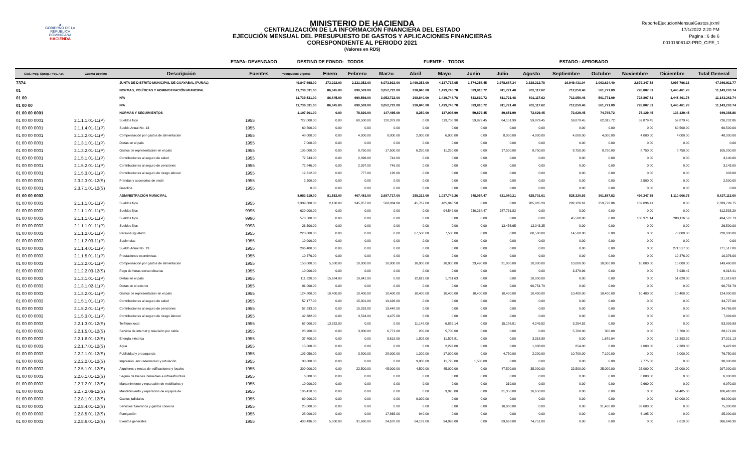▲
GOBIERNO DE LA
REPÚBLICA
DOMINICANA
HACIENDA
MINISTERIO DE HACIENDA
CENTRALIZACIÓN DE LA INFORMACIÓN FINANCIERA DEL ESTADO
EJECUCIÓN MENSUAL DEL PRESUPUESTO DE GASTOS Y APLICACIONES FINANCIERAS
CORESPONDIENTE AL PERIODO 2021
(Valores en RD$)
ReporteEjecucionMensualGastos.jrxml
17/1/2022 2:20 PM
Pagina : 6 de 6
00101606143-PRD_CIFE_1
ETAPA: DEVENGADO DESTINO DE FONDO: TODOS FUENTE : TODOS ESTADO : APROBADO
| Cod. Prog. Sprog. Proy. Act. | Cuenta-Destino | Descripción | Fuentes | Presupuesto Vigente | Enero | Febrero | Marzo | Abril | Mayo | Junio | Julio | Agosto | Septiembre | Octubre | Noviembre | Diciembre | Total General |
| --- | --- | --- | --- | --- | --- | --- | --- | --- | --- | --- | --- | --- | --- | --- | --- | --- | --- |
| 7374 | | JUNTA DE DISTRITO MUNICIPAL DE GUAYABAL (PUÑAL) | | 49,847,698.00 | 273,222.00 | 2,321,352.00 | 6,073,932.00 | 3,499,353.00 | 4,137,717.05 | 1,574,256.45 | 2,978,667.34 | 2,338,212.78 | 16,949,431.04 | 1,063,624.40 | 2,679,347.58 | 4,097,796.13 | 47,986,911.77 |
| 01 | | NORMAS, POLÍTICAS Y ADMINISTRACIÓN MUNICIPAL | | 11,739,531.00 | 86,645.00 | 690,569.00 | 3,052,722.00 | 298,840.00 | 1,419,746.78 | 533,810.72 | 811,721.48 | 801,117.62 | 712,050.46 | 561,771.09 | 728,807.81 | 1,445,461.78 | 11,143,263.74 |
| 01 00 | | N/A | | 11,739,531.00 | 86,645.00 | 690,569.00 | 3,052,722.00 | 298,840.00 | 1,419,746.78 | 533,810.72 | 811,721.48 | 801,117.62 | 712,050.46 | 561,771.09 | 728,807.81 | 1,445,461.78 | 11,143,263.74 |
| 01 00 00 | | N/A | | 11,739,531.00 | 86,645.00 | 690,569.00 | 3,052,722.00 | 298,840.00 | 1,419,746.78 | 533,810.72 | 811,721.48 | 801,117.62 | 712,050.46 | 561,771.09 | 728,807.81 | 1,445,461.78 | 11,143,263.74 |
| 01 00 00 0001 | | NORMAS Y SEGUIMIENTOS | | 1,107,901.00 | 0.00 | 78,820.00 | 147,495.00 | 8,250.00 | 137,008.90 | 59,879.45 | 89,651.99 | 72,629.45 | 72,629.45 | 74,765.72 | 75,129.45 | 133,129.45 | 949,388.86 |
| 01 00 00 0001 | 2.1.1.1.01-11(P) | Sueldos fijos | 1955 | 727,000.00 | 0.00 | 60,500.00 | 120,379.00 | 0.00 | 119,758.90 | 59,879.45 | 64,151.99 | 59,879.45 | 59,879.45 | 62,015.72 | 59,879.45 | 59,879.45 | 726,202.86 |
| 01 00 00 0001 | 2.1.1.4.01-11(P) | Sueldo Anual No. 13 | 1955 | 60,500.00 | 0.00 | 0.00 | 0.00 | 0.00 | 0.00 | 0.00 | 0.00 | 0.00 | 0.00 | 0.00 | 0.00 | 60,500.00 | 60,500.00 |
| 01 00 00 0001 | 2.1.2.2.01-11(P) | Compensación por gastos de alimentación | 1955 | 48,000.00 | 0.00 | 4,000.00 | 8,000.00 | 2,000.00 | 6,000.00 | 0.00 | 8,000.00 | 4,000.00 | 4,000.00 | 4,000.00 | 4,000.00 | 4,000.00 | 48,000.00 |
| 01 00 00 0001 | 2.1.3.1.01-11(P) | Dietas en el país | 1955 | 7,000.00 | 0.00 | 0.00 | 0.00 | 0.00 | 0.00 | 0.00 | 0.00 | 0.00 | 0.00 | 0.00 | 0.00 | 0.00 | 0.00 |
| 01 00 00 0001 | 2.1.3.2.01-11(P) | Gastos de representación en el país | 1955 | 105,000.00 | 0.00 | 8,750.00 | 17,500.00 | 6,250.00 | 11,250.00 | 0.00 | 17,500.00 | 8,750.00 | 8,750.00 | 8,750.00 | 8,750.00 | 8,750.00 | 105,000.00 |
| 01 00 00 0001 | 2.1.5.1.01-11(P) | Contribuciones al seguro de salud | 1955 | 72,743.00 | 0.00 | 2,396.00 | 744.00 | 0.00 | 0.00 | 0.00 | 0.00 | 0.00 | 0.00 | 0.00 | 0.00 | 0.00 | 3,140.00 |
| 01 00 00 0001 | 2.1.5.2.01-11(P) | Contribuciones al seguro de pensiones | 1955 | 72,846.00 | 0.00 | 2,397.00 | 746.00 | 0.00 | 0.00 | 0.00 | 0.00 | 0.00 | 0.00 | 0.00 | 0.00 | 0.00 | 3,143.00 |
| 01 00 00 0001 | 2.1.5.3.01-11(P) | Contribuciones al seguro de riesgo laboral | 1955 | 12,312.00 | 0.00 | 777.00 | 126.00 | 0.00 | 0.00 | 0.00 | 0.00 | 0.00 | 0.00 | 0.00 | 0.00 | 0.00 | 903.00 |
| 01 00 00 0001 | 2.3.2.3.01-12(S) | Prendas y accesorios de vestir | 1955 | 2,500.00 | 0.00 | 0.00 | 0.00 | 0.00 | 0.00 | 0.00 | 0.00 | 0.00 | 0.00 | 0.00 | 2,500.00 | 0.00 | 2,500.00 |
| 01 00 00 0001 | 2.3.7.1.01-12(S) | Gasolina | 1955 | 0.00 | 0.00 | 0.00 | 0.00 | 0.00 | 0.00 | 0.00 | 0.00 | 0.00 | 0.00 | 0.00 | 0.00 | 0.00 | 0.00 |
| 01 00 00 0003 | | ADMINISTRACIÓN MUNICIPAL | | 8,983,919.00 | 81,552.00 | 467,483.00 | 2,687,717.00 | 258,313.00 | 1,037,749.26 | 348,054.47 | 621,080.21 | 628,701.01 | 528,320.93 | 361,887.82 | 496,247.55 | 1,110,006.75 | 8,627,113.00 |
| 01 00 00 0003 | 2.1.1.1.01-11(P) | Sueldos fijos | 1955 | 2,339,800.00 | 2,136.00 | 245,857.00 | 568,034.00 | 41,767.00 | 485,940.58 | 0.00 | 0.00 | 265,065.29 | 282,126.61 | 259,776.86 | 189,096.41 | 0.00 | 2,339,799.75 |
| 01 00 00 0003 | 2.1.1.1.01-11(P) | Sueldos fijos | 9995 | 620,000.00 | 0.00 | 0.00 | 0.00 | 0.00 | 94,542.00 | 230,264.47 | 287,731.82 | 0.00 | 0.00 | 0.00 | 0.00 | 0.00 | 612,538.29 |
| 01 00 00 0003 | 2.1.1.1.01-11(P) | Sueldos fijos | 9996 | 570,500.00 | 0.00 | 0.00 | 0.00 | 0.00 | 0.00 | 0.00 | 0.00 | 0.00 | 45,500.00 | 0.00 | 108,971.14 | 280,116.59 | 434,587.73 |
| 01 00 00 0003 | 2.1.1.1.01-11(P) | Sueldos fijos | 9998 | 26,500.00 | 0.00 | 0.00 | 0.00 | 0.00 | 0.00 | 0.00 | 13,456.65 | 13,043.35 | 0.00 | 0.00 | 0.00 | 0.00 | 26,500.00 |
| 01 00 00 0003 | 2.1.1.2.01-11(P) | Personal igualado | 1955 | 220,000.00 | 0.00 | 0.00 | 0.00 | 67,500.00 | 7,500.00 | 0.00 | 0.00 | 60,500.00 | 14,500.00 | 0.00 | 0.00 | 70,000.00 | 220,000.00 |
| 01 00 00 0003 | 2.1.1.2.03-11(P) | Suplencias | 1955 | 10,000.00 | 0.00 | 0.00 | 0.00 | 0.00 | 0.00 | 0.00 | 0.00 | 0.00 | 0.00 | 0.00 | 0.00 | 0.00 | 0.00 |
| 01 00 00 0003 | 2.1.1.4.01-11(P) | Sueldo Anual No. 13 | 1955 | 296,400.00 | 0.00 | 0.00 | 0.00 | 0.00 | 0.00 | 0.00 | 0.00 | 0.00 | 0.00 | 0.00 | 0.00 | 271,517.00 | 271,517.00 |
| 01 00 00 0003 | 2.1.1.5.01-11(P) | Prestaciones económicas | 1955 | 10,376.00 | 0.00 | 0.00 | 0.00 | 0.00 | 0.00 | 0.00 | 0.00 | 0.00 | 0.00 | 0.00 | 0.00 | 10,376.00 | 10,376.00 |
| 01 00 00 0003 | 2.1.2.2.01-11(P) | Compensación por gastos de alimentación | 1955 | 150,000.00 | 5,000.00 | 10,000.00 | 10,000.00 | 10,000.00 | 10,000.00 | 23,490.00 | 31,000.00 | 10,000.00 | 10,000.00 | 10,000.00 | 10,000.00 | 10,000.00 | 149,490.00 |
| 01 00 00 0003 | 2.1.2.2.03-12(S) | Pago de horas extraordinarias | 1955 | 10,000.00 | 0.00 | 0.00 | 0.00 | 0.00 | 0.00 | 0.00 | 0.00 | 0.00 | 3,379.99 | 0.00 | 0.00 | 5,938.42 | 9,318.41 |
| 01 00 00 0003 | 2.1.3.1.01-11(P) | Dietas en el país | 1955 | 111,620.00 | 15,684.00 | 19,941.00 | 0.00 | 12,613.00 | 1,761.63 | 0.00 | 0.00 | 10,000.00 | 0.00 | 0.00 | 0.00 | 51,620.00 | 111,619.63 |
| 01 00 00 0003 | 2.1.3.1.02-11(P) | Dietas en el exterior | 1955 | 91,000.00 | 0.00 | 0.00 | 0.00 | 0.00 | 0.00 | 0.00 | 0.00 | 90,754.79 | 0.00 | 0.00 | 0.00 | 0.00 | 90,754.79 |
| 01 00 00 0003 | 2.1.3.2.01-11(P) | Gastos de representación en el país | 1955 | 124,800.00 | 10,400.00 | 10,400.00 | 10,400.00 | 10,400.00 | 10,400.00 | 10,400.00 | 10,400.00 | 10,400.00 | 10,400.00 | 10,400.00 | 10,400.00 | 10,400.00 | 124,800.00 |
| 01 00 00 0003 | 2.1.5.1.01-11(P) | Contribuciones al seguro de salud | 1955 | 57,177.00 | 0.00 | 15,301.00 | 19,426.00 | 0.00 | 0.00 | 0.00 | 0.00 | 0.00 | 0.00 | 0.00 | 0.00 | 0.00 | 34,727.00 |
| 01 00 00 0003 | 2.1.5.2.01-11(P) | Contribuciones al seguro de pensiones | 1955 | 57,533.00 | 0.00 | 15,318.00 | 19,448.00 | 0.00 | 0.00 | 0.00 | 0.00 | 0.00 | 0.00 | 0.00 | 0.00 | 0.00 | 34,766.00 |
| 01 00 00 0003 | 2.1.5.3.01-11(P) | Contribuciones al seguro de riesgo laboral | 1955 | 42,682.00 | 0.00 | 3,524.00 | 4,475.00 | 0.00 | 0.00 | 0.00 | 0.00 | 0.00 | 0.00 | 0.00 | 0.00 | 0.00 | 7,999.00 |
| 01 00 00 0003 | 2.2.1.3.01-12(S) | Teléfono local | 1955 | 67,000.00 | 13,332.00 | 0.00 | 0.00 | 11,148.00 | 6,829.14 | 0.00 | 15,186.81 | 4,249.52 | 3,254.52 | 0.00 | 0.00 | 0.00 | 53,999.99 |
| 01 00 00 0003 | 2.2.1.5.01-12(S) | Servicio de internet y televisión por cable | 1955 | 28,200.00 | 0.00 | 3,800.00 | 6,771.00 | 200.00 | 5,700.00 | 0.00 | 0.00 | 0.00 | 5,700.00 | 300.00 | 0.00 | 5,700.00 | 28,171.00 |
| 01 00 00 0003 | 2.2.1.6.01-12(S) | Energía eléctrica | 1955 | 37,400.00 | 0.00 | 0.00 | 5,619.00 | 1,802.00 | 11,507.81 | 0.00 | 0.00 | 3,318.99 | 0.00 | 1,679.94 | 0.00 | 13,393.39 | 37,321.13 |
| 01 00 00 0003 | 2.2.1.7.01-12(S) | Agua | 1955 | 15,000.00 | 0.00 | 0.00 | 0.00 | 0.00 | 2,297.00 | 0.00 | 0.00 | 1,888.00 | 854.00 | 0.00 | 2,000.00 | 2,383.00 | 9,422.00 |
| 01 00 00 0003 | 2.2.2.1.01-12(S) | Publicidad y propaganda | 1955 | 103,050.00 | 0.00 | 3,800.00 | 28,000.00 | 1,200.00 | 17,000.00 | 0.00 | 4,750.00 | 2,200.00 | 10,700.00 | 7,100.00 | 0.00 | 2,000.00 | 76,750.00 |
| 01 00 00 0003 | 2.2.2.2.01-12(S) | Impresión, encuadernación y rotulación | 1955 | 30,000.00 | 0.00 | 0.00 | 0.00 | 9,000.00 | 11,725.00 | 1,500.00 | 0.00 | 0.00 | 0.00 | 0.00 | 7,775.00 | 0.00 | 30,000.00 |
| 01 00 00 0003 | 2.2.5.1.01-12(S) | Alquileres y rentas de edificaciones y locales | 1955 | 300,000.00 | 0.00 | 22,500.00 | 45,000.00 | 4,500.00 | 45,000.00 | 0.00 | 47,500.00 | 35,000.00 | 22,500.00 | 25,000.00 | 25,000.00 | 25,000.00 | 297,000.00 |
| 01 00 00 0003 | 2.2.6.1.01-12(S) | Seguro de bienes inmuebles e infraestructura | 1955 | 6,000.00 | 0.00 | 0.00 | 0.00 | 0.00 | 0.00 | 0.00 | 0.00 | 0.00 | 0.00 | 0.00 | 6,000.00 | 0.00 | 6,000.00 |
| 01 00 00 0003 | 2.2.7.2.01-12(S) | Mantenimiento y reparación de mobiliarios y | 1955 | 10,000.00 | 0.00 | 0.00 | 0.00 | 0.00 | 0.00 | 0.00 | 310.00 | 0.00 | 0.00 | 0.00 | 9,660.00 | 0.00 | 9,970.00 |
| 01 00 00 0003 | 2.2.7.2.06-12(S) | Mantenimiento y reparación de equipos de | 1955 | 106,410.00 | 0.00 | 0.00 | 0.00 | 0.00 | 3,925.00 | 0.00 | 31,350.00 | 16,650.00 | 0.00 | 0.00 | 0.00 | 54,485.00 | 106,410.00 |
| 01 00 00 0003 | 2.2.8.1.01-12(S) | Gastos judiciales | 1955 | 69,000.00 | 0.00 | 0.00 | 0.00 | 9,000.00 | 0.00 | 0.00 | 0.00 | 0.00 | 0.00 | 0.00 | 0.00 | 60,000.00 | 69,000.00 |
| 01 00 00 0003 | 2.2.8.4.01-12(S) | Servicios funerarios y gastos conexos | 1955 | 25,000.00 | 0.00 | 0.00 | 0.00 | 0.00 | 0.00 | 0.00 | 10,000.00 | 0.00 | 0.00 | 31,400.00 | 33,600.00 | 0.00 | 75,000.00 |
| 01 00 00 0003 | 2.2.8.5.01-12(S) | Fumigación | 1955 | 25,000.00 | 0.00 | 0.00 | 17,865.00 | 940.00 | 0.00 | 0.00 | 0.00 | 0.00 | 0.00 | 0.00 | 6,195.00 | 0.00 | 25,000.00 |
| 01 00 00 0003 | 2.2.8.6.01-12(S) | Eventos generales | 1955 | 438,436.00 | 5,000.00 | 31,660.00 | 24,678.00 | 64,183.00 | 94,096.00 | 0.00 | 69,668.00 | 74,751.00 | 0.00 | 0.00 | 0.00 | 2,610.30 | 366,646.30 |